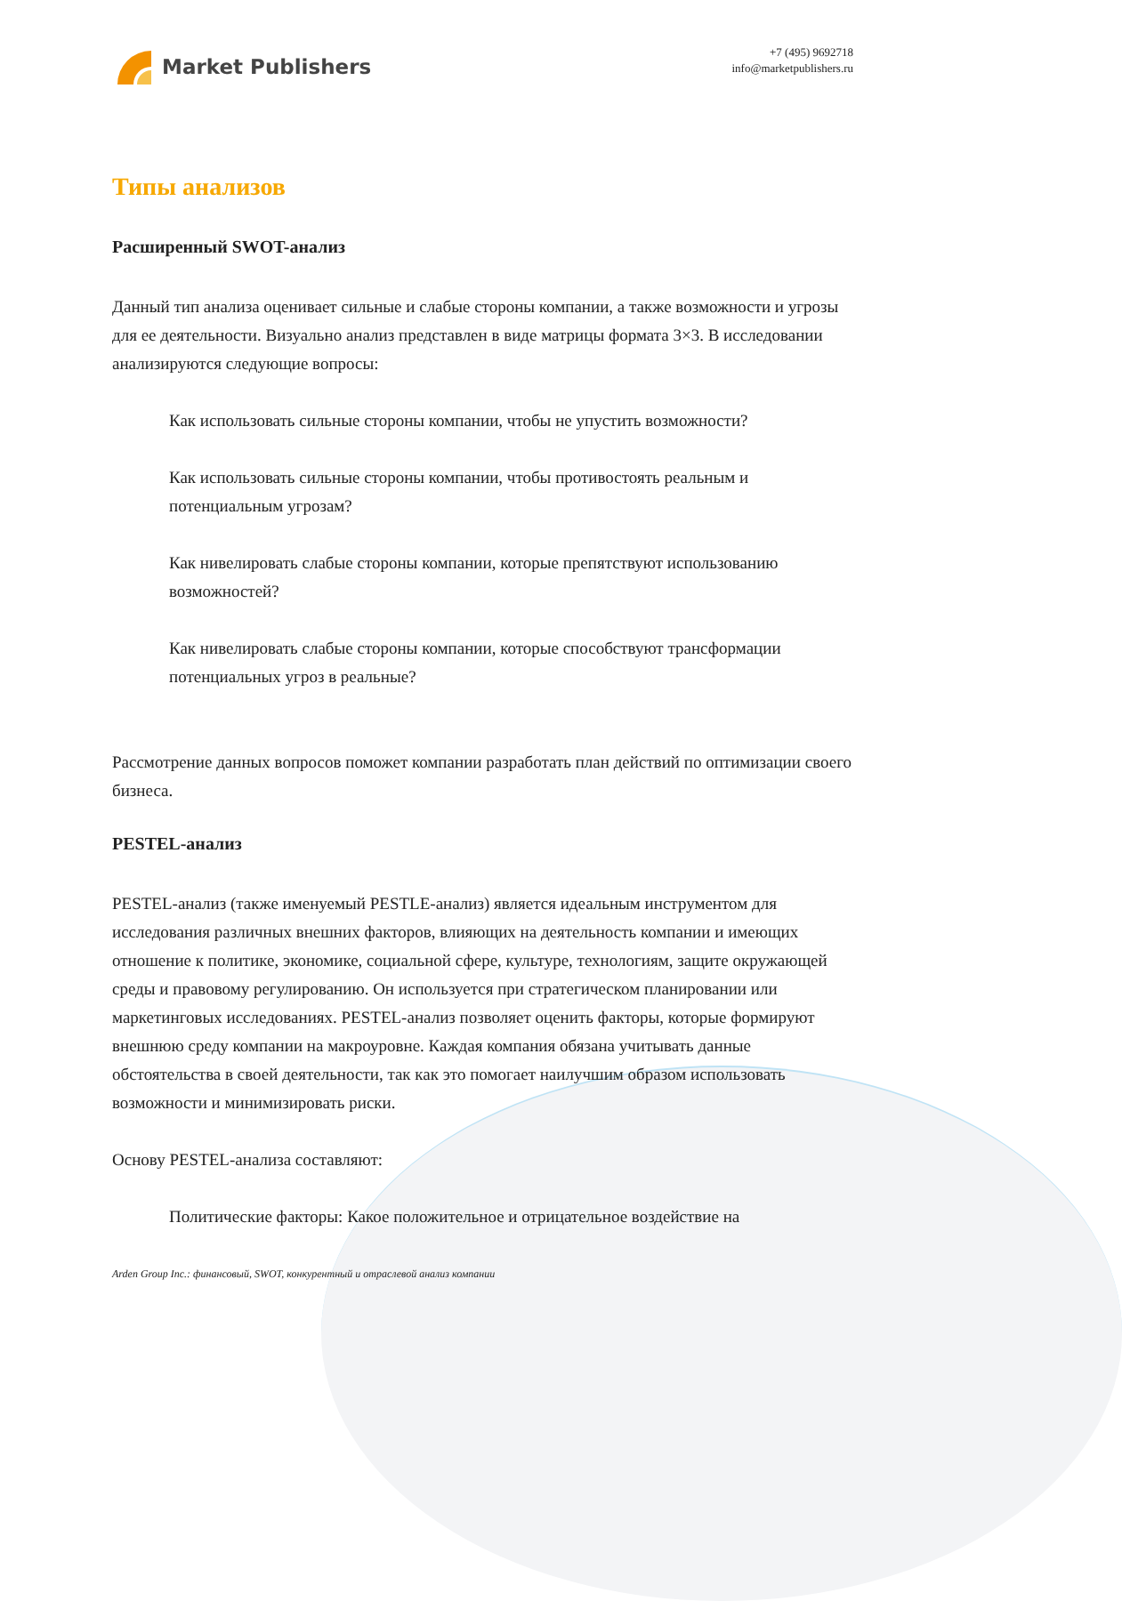Market Publishers
+7 (495) 9692718
info@marketpublishers.ru
Типы анализов
Расширенный SWOT-анализ
Данный тип анализа оценивает сильные и слабые стороны компании, а также возможности и угрозы для ее деятельности. Визуально анализ представлен в виде матрицы формата 3×3. В исследовании анализируются следующие вопросы:
Как использовать сильные стороны компании, чтобы не упустить возможности?
Как использовать сильные стороны компании, чтобы противостоять реальным и потенциальным угрозам?
Как нивелировать слабые стороны компании, которые препятствуют использованию возможностей?
Как нивелировать слабые стороны компании, которые способствуют трансформации потенциальных угроз в реальные?
Рассмотрение данных вопросов поможет компании разработать план действий по оптимизации своего бизнеса.
PESTEL-анализ
PESTEL-анализ (также именуемый PESTLE-анализ) является идеальным инструментом для исследования различных внешних факторов, влияющих на деятельность компании и имеющих отношение к политике, экономике, социальной сфере, культуре, технологиям, защите окружающей среды и правовому регулированию. Он используется при стратегическом планировании или маркетинговых исследованиях. PESTEL-анализ позволяет оценить факторы, которые формируют внешнюю среду компании на макроуровне. Каждая компания обязана учитывать данные обстоятельства в своей деятельности, так как это помогает наилучшим образом использовать возможности и минимизировать риски.
Основу PESTEL-анализа составляют:
Политические факторы: Какое положительное и отрицательное воздействие на
Arden Group Inc.: финансовый, SWOT, конкурентный и отраслевой анализ компании